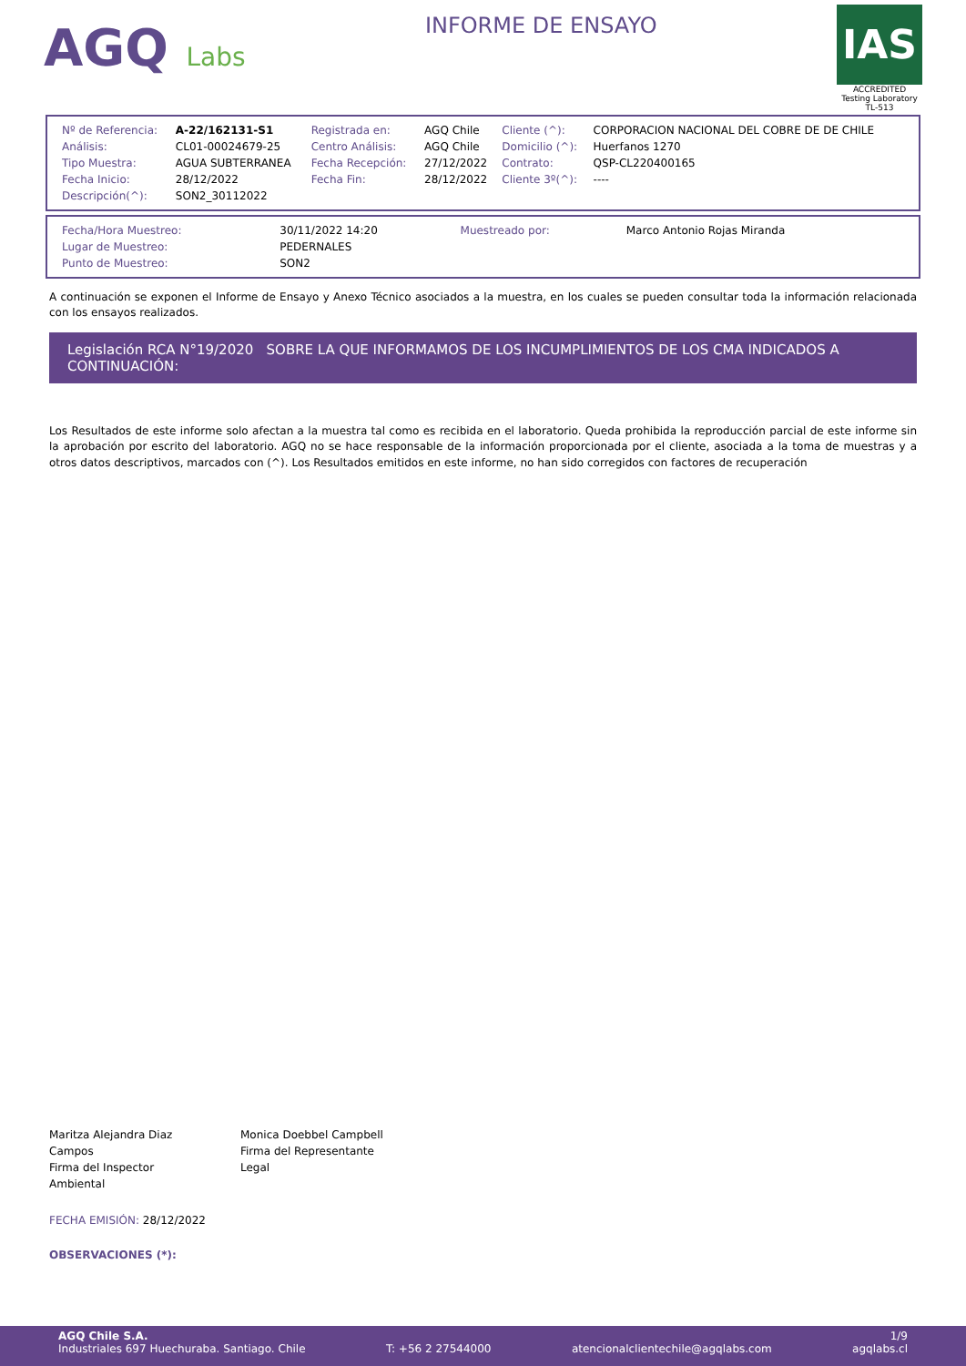AGQ Labs
INFORME DE ENSAYO
IAS
ACCREDITED
Testing Laboratory
TL-513
| Nº de Referencia: | A-22/162131-S1 | Registrada en: | AGQ Chile | Cliente (^): | CORPORACION NACIONAL DEL COBRE DE DE CHILE |
| Análisis: | CL01-00024679-25 | Centro Análisis: | AGQ Chile | Domicilio (^): | Huerfanos 1270 |
| Tipo Muestra: | AGUA SUBTERRANEA | Fecha Recepción: | 27/12/2022 | Contrato: | QSP-CL220400165 |
| Fecha Inicio: | 28/12/2022 | Fecha Fin: | 28/12/2022 | Cliente 3º(^): | ---- |
| Descripción(^): | SON2_30112022 | | | | |
| Fecha/Hora Muestreo: | 30/11/2022 14:20 | Muestreado por: | Marco Antonio Rojas Miranda |
| Lugar de Muestreo: | PEDERNALES | | |
| Punto de Muestreo: | SON2 | | |
A continuación se exponen el Informe de Ensayo y Anexo Técnico asociados a la muestra, en los cuales se pueden consultar toda la información relacionada con los ensayos realizados.
Legislación RCA N°19/2020 SOBRE LA QUE INFORMAMOS DE LOS INCUMPLIMIENTOS DE LOS CMA INDICADOS A CONTINUACIÓN:
Los Resultados de este informe solo afectan a la muestra tal como es recibida en el laboratorio. Queda prohibida la reproducción parcial de este informe sin la aprobación por escrito del laboratorio. AGQ no se hace responsable de la información proporcionada por el cliente, asociada a la toma de muestras y a otros datos descriptivos, marcados con (^). Los Resultados emitidos en este informe, no han sido corregidos con factores de recuperación
Maritza Alejandra Diaz Campos
Firma del Inspector Ambiental
Monica Doebbel Campbell
Firma del Representante Legal
FECHA EMISIÓN: 28/12/2022
OBSERVACIONES (*):
AGQ Chile S.A. 1/9
Industriales 697 Huechuraba. Santiago. Chile T: +56 2 27544000 atencionalclientechile@agqlabs.com agqlabs.cl